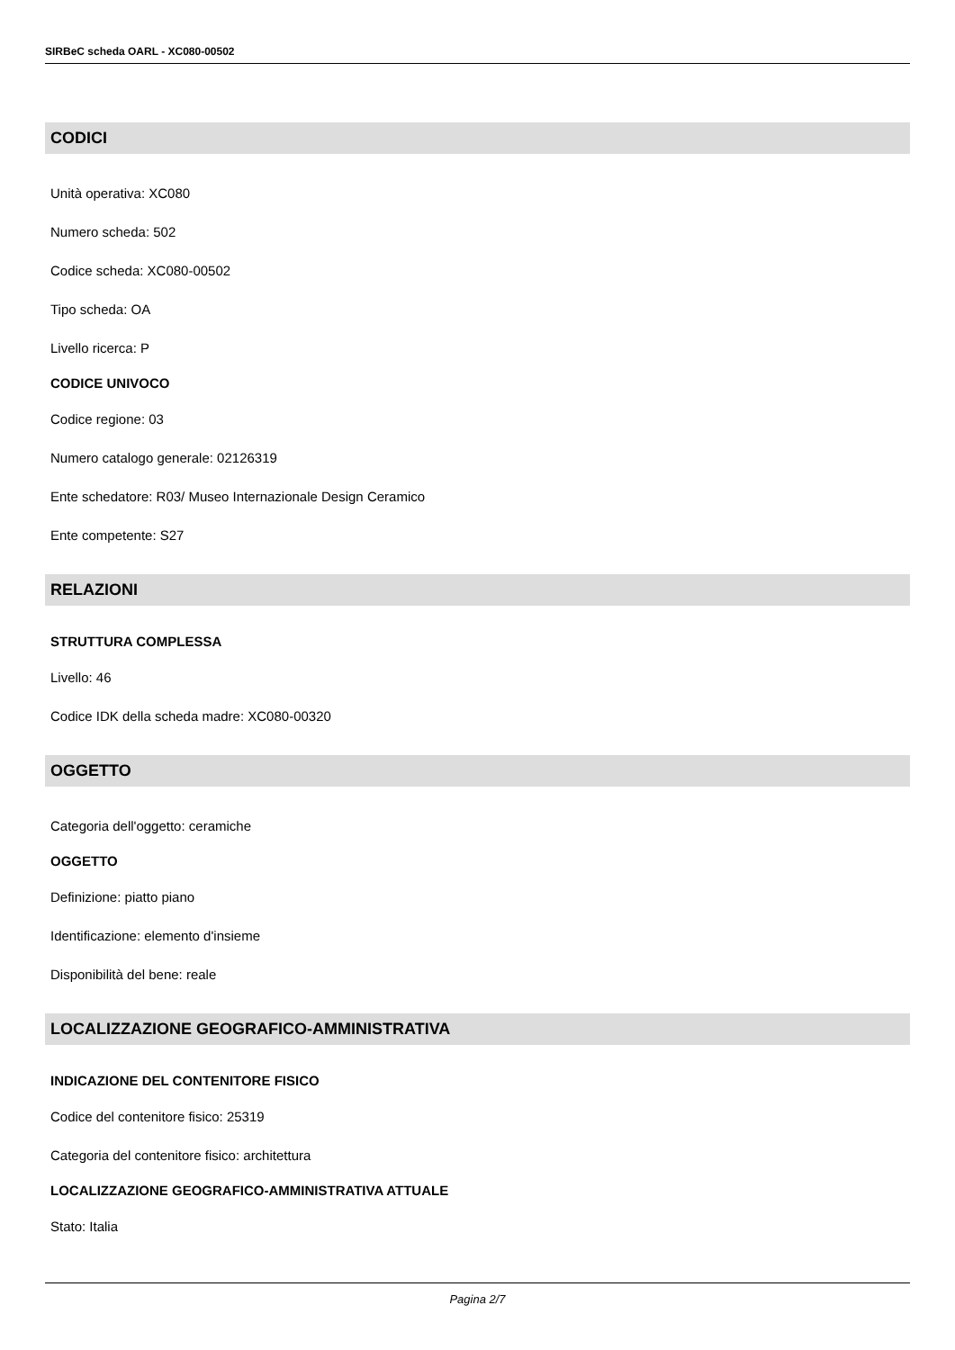SIRBeC scheda OARL - XC080-00502
CODICI
Unità operativa: XC080
Numero scheda: 502
Codice scheda: XC080-00502
Tipo scheda: OA
Livello ricerca: P
CODICE UNIVOCO
Codice regione: 03
Numero catalogo generale: 02126319
Ente schedatore: R03/ Museo Internazionale Design Ceramico
Ente competente: S27
RELAZIONI
STRUTTURA COMPLESSA
Livello: 46
Codice IDK della scheda madre: XC080-00320
OGGETTO
Categoria dell'oggetto: ceramiche
OGGETTO
Definizione: piatto piano
Identificazione: elemento d'insieme
Disponibilità del bene: reale
LOCALIZZAZIONE GEOGRAFICO-AMMINISTRATIVA
INDICAZIONE DEL CONTENITORE FISICO
Codice del contenitore fisico: 25319
Categoria del contenitore fisico: architettura
LOCALIZZAZIONE GEOGRAFICO-AMMINISTRATIVA ATTUALE
Stato: Italia
Pagina 2/7